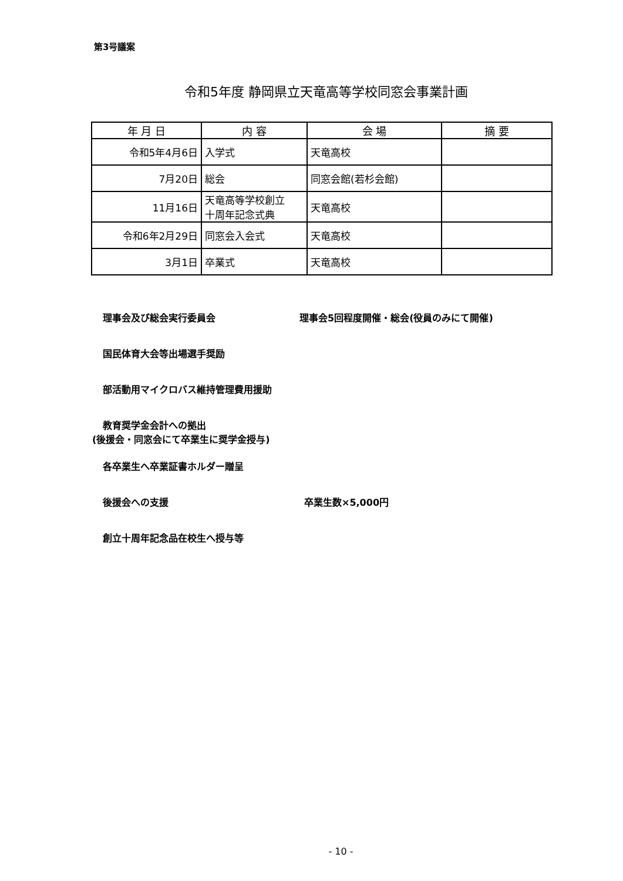第3号議案
令和5年度 静岡県立天竜高等学校同窓会事業計画
| 年 月 日 | 内 容 | 会 場 | 摘 要 |
| --- | --- | --- | --- |
| 令和5年4月6日 | 入学式 | 天竜高校 | |
| 7月20日 | 総会 | 同窓会館(若杉会館) | |
| 11月16日 | 天竜高等学校創立 十周年記念式典 | 天竜高校 | |
| 令和6年2月29日 | 同窓会入会式 | 天竜高校 | |
| 3月1日 | 卒業式 | 天竜高校 | |
理事会及び総会実行委員会 理事会5回程度開催・総会(役員のみにて開催)
国民体育大会等出場選手奨励
部活動用マイクロバス維持管理費用援助
教育奨学金会計への拠出
(後援会・同窓会にて卒業生に奨学金授与)
各卒業生へ卒業証書ホルダー贈呈
後援会への支援 卒業生数×5,000円
創立十周年記念品在校生へ授与等
- 10 -